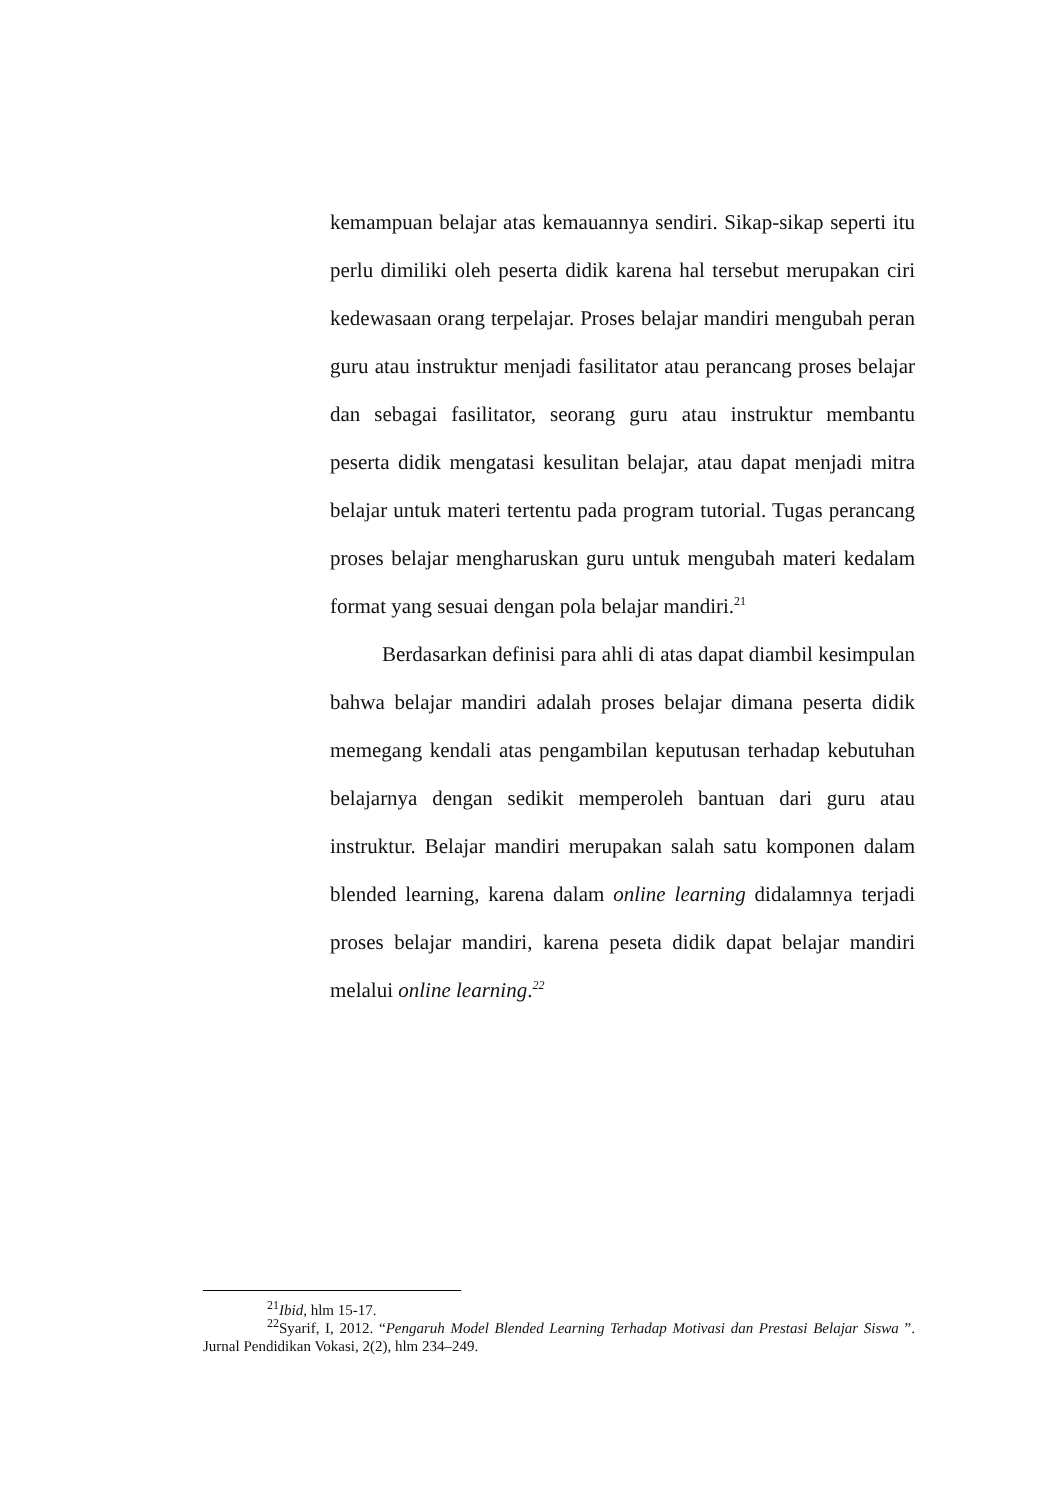kemampuan belajar atas kemauannya sendiri. Sikap-sikap seperti itu perlu dimiliki oleh peserta didik karena hal tersebut merupakan ciri kedewasaan orang terpelajar. Proses belajar mandiri mengubah peran guru atau instruktur menjadi fasilitator atau perancang proses belajar dan sebagai fasilitator, seorang guru atau instruktur membantu peserta didik mengatasi kesulitan belajar, atau dapat menjadi mitra belajar untuk materi tertentu pada program tutorial. Tugas perancang proses belajar mengharuskan guru untuk mengubah materi kedalam format yang sesuai dengan pola belajar mandiri.<sup>21</sup>
Berdasarkan definisi para ahli di atas dapat diambil kesimpulan bahwa belajar mandiri adalah proses belajar dimana peserta didik memegang kendali atas pengambilan keputusan terhadap kebutuhan belajarnya dengan sedikit memperoleh bantuan dari guru atau instruktur. Belajar mandiri merupakan salah satu komponen dalam blended learning, karena dalam online learning didalamnya terjadi proses belajar mandiri, karena peseta didik dapat belajar mandiri melalui online learning.<sup>22</sup>
<sup>21</sup> Ibid, hlm 15-17.
<sup>22</sup> Syarif, I, 2012. “Pengaruh Model Blended Learning Terhadap Motivasi dan Prestasi Belajar Siswa ”. Jurnal Pendidikan Vokasi, 2(2), hlm 234–249.